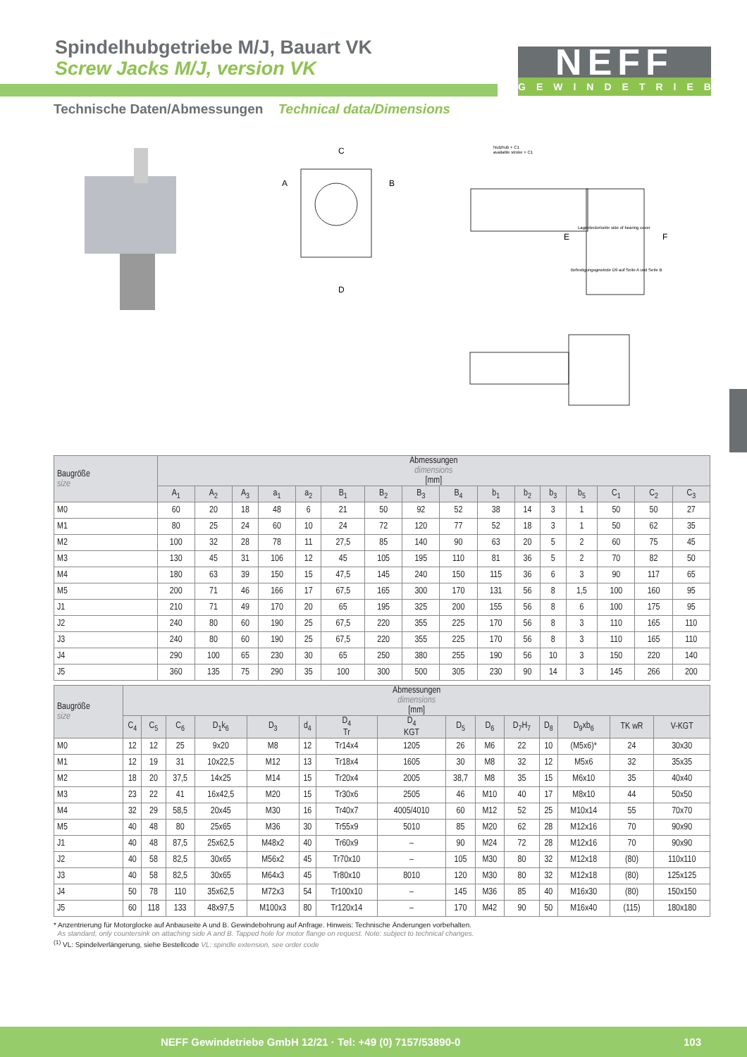Spindelhubgetriebe M/J, Bauart VK
Screw Jacks M/J, version VK
NEFF
GEWINDETRIEBE
Technische Daten/Abmessungen Technical data/Dimensions
Nutzhub + C1
available stroke + C1
Lagerdeckelseite side of bearing cover
Befestigungsgewinde D9 auf Seite A und Seite B
A
B
C
D
E
F
| Baugröße size | Abmessungen dimensions [mm] | | | | | | | | | | | | | | | |
| --- | --- | --- | --- | --- | --- | --- | --- | --- | --- | --- | --- | --- | --- | --- | --- | --- |
| | A<sub>1</sub> | A<sub>2</sub> | A<sub>3</sub> | a<sub>1</sub> | a<sub>2</sub> | B<sub>1</sub> | B<sub>2</sub> | B<sub>3</sub> | B<sub>4</sub> | b<sub>1</sub> | b<sub>2</sub> | b<sub>3</sub> | b<sub>5</sub> | C<sub>1</sub> | C<sub>2</sub> | C<sub>3</sub> |
| M0 | 60 | 20 | 18 | 48 | 6 | 21 | 50 | 92 | 52 | 38 | 14 | 3 | 1 | 50 | 50 | 27 |
| M1 | 80 | 25 | 24 | 60 | 10 | 24 | 72 | 120 | 77 | 52 | 18 | 3 | 1 | 50 | 62 | 35 |
| M2 | 100 | 32 | 28 | 78 | 11 | 27,5 | 85 | 140 | 90 | 63 | 20 | 5 | 2 | 60 | 75 | 45 |
| M3 | 130 | 45 | 31 | 106 | 12 | 45 | 105 | 195 | 110 | 81 | 36 | 5 | 2 | 70 | 82 | 50 |
| M4 | 180 | 63 | 39 | 150 | 15 | 47,5 | 145 | 240 | 150 | 115 | 36 | 6 | 3 | 90 | 117 | 65 |
| M5 | 200 | 71 | 46 | 166 | 17 | 67,5 | 165 | 300 | 170 | 131 | 56 | 8 | 1,5 | 100 | 160 | 95 |
| J1 | 210 | 71 | 49 | 170 | 20 | 65 | 195 | 325 | 200 | 155 | 56 | 8 | 6 | 100 | 175 | 95 |
| J2 | 240 | 80 | 60 | 190 | 25 | 67,5 | 220 | 355 | 225 | 170 | 56 | 8 | 3 | 110 | 165 | 110 |
| J3 | 240 | 80 | 60 | 190 | 25 | 67,5 | 220 | 355 | 225 | 170 | 56 | 8 | 3 | 110 | 165 | 110 |
| J4 | 290 | 100 | 65 | 230 | 30 | 65 | 250 | 380 | 255 | 190 | 56 | 10 | 3 | 150 | 220 | 140 |
| J5 | 360 | 135 | 75 | 290 | 35 | 100 | 300 | 500 | 305 | 230 | 90 | 14 | 3 | 145 | 266 | 200 |
| Baugröße size | Abmessungen dimensions [mm] | | | | | | | | | | | | | | |
| --- | --- | --- | --- | --- | --- | --- | --- | --- | --- | --- | --- | --- | --- | --- | --- |
| | C<sub>4</sub> | C<sub>5</sub> | C<sub>6</sub> | D<sub>1</sub>k<sub>6</sub> | D<sub>3</sub> | d<sub>4</sub> | D<sub>4</sub> Tr | D<sub>4</sub> KGT | D<sub>5</sub> | D<sub>6</sub> | D<sub>7</sub>H<sub>7</sub> | D<sub>8</sub> | D<sub>9</sub>xb<sub>6</sub> | TK wR | V-KGT |
| M0 | 12 | 12 | 25 | 9x20 | M8 | 12 | Tr14x4 | 1205 | 26 | M6 | 22 | 10 | (M5x6)* | 24 | 30x30 |
| M1 | 12 | 19 | 31 | 10x22,5 | M12 | 13 | Tr18x4 | 1605 | 30 | M8 | 32 | 12 | M5x6 | 32 | 35x35 |
| M2 | 18 | 20 | 37,5 | 14x25 | M14 | 15 | Tr20x4 | 2005 | 38,7 | M8 | 35 | 15 | M6x10 | 35 | 40x40 |
| M3 | 23 | 22 | 41 | 16x42,5 | M20 | 15 | Tr30x6 | 2505 | 46 | M10 | 40 | 17 | M8x10 | 44 | 50x50 |
| M4 | 32 | 29 | 58,5 | 20x45 | M30 | 16 | Tr40x7 | 4005/4010 | 60 | M12 | 52 | 25 | M10x14 | 55 | 70x70 |
| M5 | 40 | 48 | 80 | 25x65 | M36 | 30 | Tr55x9 | 5010 | 85 | M20 | 62 | 28 | M12x16 | 70 | 90x90 |
| J1 | 40 | 48 | 87,5 | 25x62,5 | M48x2 | 40 | Tr60x9 | – | 90 | M24 | 72 | 28 | M12x16 | 70 | 90x90 |
| J2 | 40 | 58 | 82,5 | 30x65 | M56x2 | 45 | Tr70x10 | – | 105 | M30 | 80 | 32 | M12x18 | (80) | 110x110 |
| J3 | 40 | 58 | 82,5 | 30x65 | M64x3 | 45 | Tr80x10 | 8010 | 120 | M30 | 80 | 32 | M12x18 | (80) | 125x125 |
| J4 | 50 | 78 | 110 | 35x62,5 | M72x3 | 54 | Tr100x10 | – | 145 | M36 | 85 | 40 | M16x30 | (80) | 150x150 |
| J5 | 60 | 118 | 133 | 48x97,5 | M100x3 | 80 | Tr120x14 | – | 170 | M42 | 90 | 50 | M16x40 | (115) | 180x180 |
* Anzentrierung für Motorglocke auf Anbauseite A und B. Gewindebohrung auf Anfrage. Hinweis: Technische Änderungen vorbehalten.
As standard, only countersink on attaching side A and B. Tapped hole for motor flange on request. Note: subject to technical changes.
<sup>(1)</sup> VL: Spindelverlängerung, siehe Bestellcode VL: spindle extension, see order code
NEFF Gewindetriebe GmbH 12/21 · Tel: +49 (0) 7157/53890-0 103